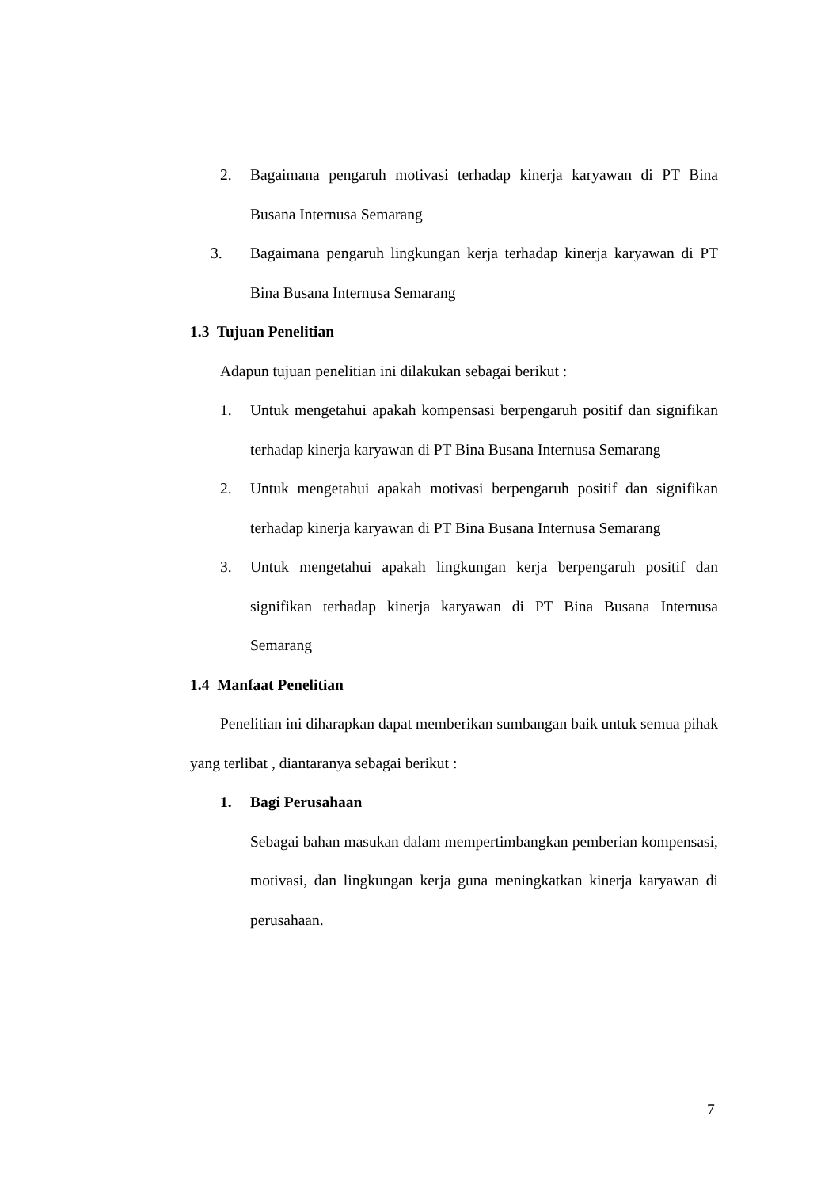2. Bagaimana pengaruh motivasi terhadap kinerja karyawan di PT Bina Busana Internusa Semarang
3. Bagaimana pengaruh lingkungan kerja terhadap kinerja karyawan di PT Bina Busana Internusa Semarang
1.3 Tujuan Penelitian
Adapun tujuan penelitian ini dilakukan sebagai berikut :
1. Untuk mengetahui apakah kompensasi berpengaruh positif dan signifikan terhadap kinerja karyawan di PT Bina Busana Internusa Semarang
2. Untuk mengetahui apakah motivasi berpengaruh positif dan signifikan terhadap kinerja karyawan di PT Bina Busana Internusa Semarang
3. Untuk mengetahui apakah lingkungan kerja berpengaruh positif dan signifikan terhadap kinerja karyawan di PT Bina Busana Internusa Semarang
1.4 Manfaat Penelitian
Penelitian ini diharapkan dapat memberikan sumbangan baik untuk semua pihak yang terlibat , diantaranya sebagai berikut :
1. Bagi Perusahaan
Sebagai bahan masukan dalam mempertimbangkan pemberian kompensasi, motivasi, dan lingkungan kerja guna meningkatkan kinerja karyawan di perusahaan.
7